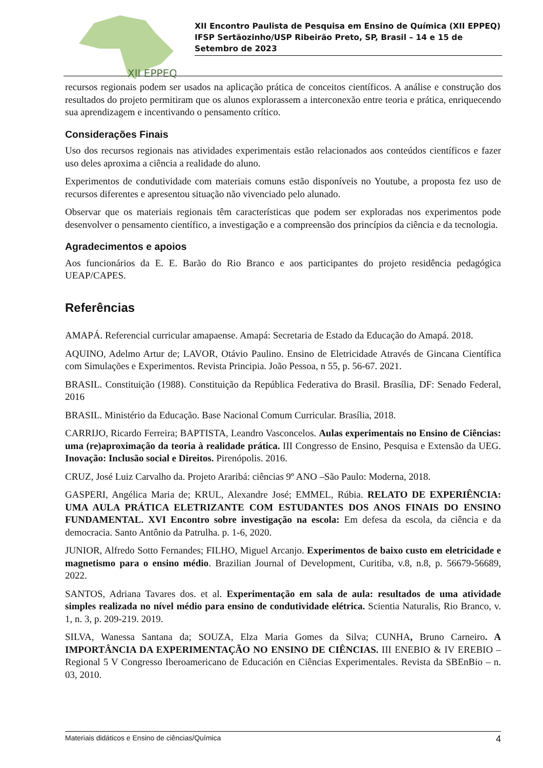XII EPPEQ
XII Encontro Paulista de Pesquisa em Ensino de Química (XII EPPEQ)
IFSP Sertãozinho/USP Ribeirão Preto, SP, Brasil – 14 e 15 de Setembro de 2023
recursos regionais podem ser usados na aplicação prática de conceitos científicos. A análise e construção dos resultados do projeto permitiram que os alunos explorassem a interconexão entre teoria e prática, enriquecendo sua aprendizagem e incentivando o pensamento crítico.
Considerações Finais
Uso dos recursos regionais nas atividades experimentais estão relacionados aos conteúdos científicos e fazer uso deles aproxima a ciência a realidade do aluno.
Experimentos de condutividade com materiais comuns estão disponíveis no Youtube, a proposta fez uso de recursos diferentes e apresentou situação não vivenciado pelo alunado.
Observar que os materiais regionais têm características que podem ser exploradas nos experimentos pode desenvolver o pensamento científico, a investigação e a compreensão dos princípios da ciência e da tecnologia.
Agradecimentos e apoios
Aos funcionários da E. E. Barão do Rio Branco e aos participantes do projeto residência pedagógica UEAP/CAPES.
Referências
AMAPÁ. Referencial curricular amapaense. Amapá: Secretaria de Estado da Educação do Amapá. 2018.
AQUINO, Adelmo Artur de; LAVOR, Otávio Paulino. Ensino de Eletricidade Através de Gincana Científica com Simulações e Experimentos. Revista Principia. João Pessoa, n 55, p. 56-67. 2021.
BRASIL. Constituição (1988). Constituição da República Federativa do Brasil. Brasília, DF: Senado Federal, 2016
BRASIL. Ministério da Educação. Base Nacional Comum Curricular. Brasília, 2018.
CARRIJO, Ricardo Ferreira; BAPTISTA, Leandro Vasconcelos. Aulas experimentais no Ensino de Ciências: uma (re)aproximação da teoria à realidade prática. III Congresso de Ensino, Pesquisa e Extensão da UEG. Inovação: Inclusão social e Direitos. Pirenópolis. 2016.
CRUZ, José Luiz Carvalho da. Projeto Araribá: ciências 9º ANO –São Paulo: Moderna, 2018.
GASPERI, Angélica Maria de; KRUL, Alexandre José; EMMEL, Rúbia. RELATO DE EXPERIÊNCIA: UMA AULA PRÁTICA ELETRIZANTE COM ESTUDANTES DOS ANOS FINAIS DO ENSINO FUNDAMENTAL. XVI Encontro sobre investigação na escola: Em defesa da escola, da ciência e da democracia. Santo Antônio da Patrulha. p. 1-6, 2020.
JUNIOR, Alfredo Sotto Fernandes; FILHO, Miguel Arcanjo. Experimentos de baixo custo em eletricidade e magnetismo para o ensino médio. Brazilian Journal of Development, Curitiba, v.8, n.8, p. 56679-56689, 2022.
SANTOS, Adriana Tavares dos. et al. Experimentação em sala de aula: resultados de uma atividade simples realizada no nível médio para ensino de condutividade elétrica. Scientia Naturalis, Rio Branco, v. 1, n. 3, p. 209-219. 2019.
SILVA, Wanessa Santana da; SOUZA, Elza Maria Gomes da Silva; CUNHA, Bruno Carneiro. A IMPORTÂNCIA DA EXPERIMENTAÇÃO NO ENSINO DE CIÊNCIAS. III ENEBIO & IV EREBIO – Regional 5 V Congresso Iberoamericano de Educación en Ciências Experimentales. Revista da SBEnBio – n. 03, 2010.
Materiais didáticos e Ensino de ciências/Química 4